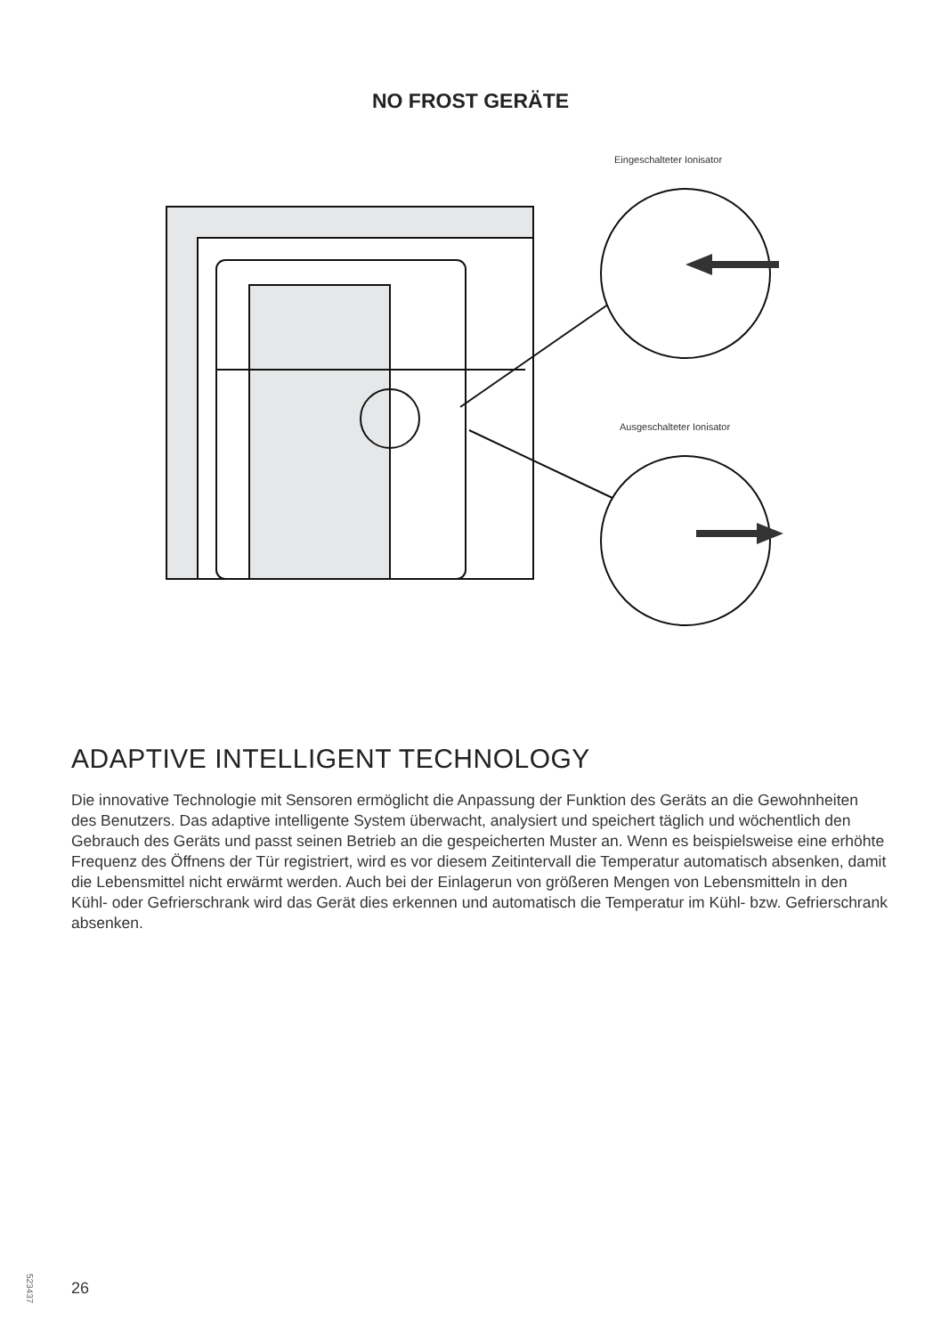NO FROST GERÄTE
Eingeschalteter Ionisator
Ausgeschalteter Ionisator
ADAPTIVE INTELLIGENT TECHNOLOGY
Die innovative Technologie mit Sensoren ermöglicht die Anpassung der Funktion des Geräts an die Gewohnheiten des Benutzers. Das adaptive intelligente System überwacht, analysiert und speichert täglich und wöchentlich den Gebrauch des Geräts und passt seinen Betrieb an die gespeicherten Muster an. Wenn es beispielsweise eine erhöhte Frequenz des Öffnens der Tür registriert, wird es vor diesem Zeitintervall die Temperatur automatisch absenken, damit die Lebensmittel nicht erwärmt werden. Auch bei der Einlagerun von größeren Mengen von Lebensmitteln in den Kühl- oder Gefrierschrank wird das Gerät dies erkennen und automatisch die Temperatur im Kühl- bzw. Gefrierschrank absenken.
523437
26